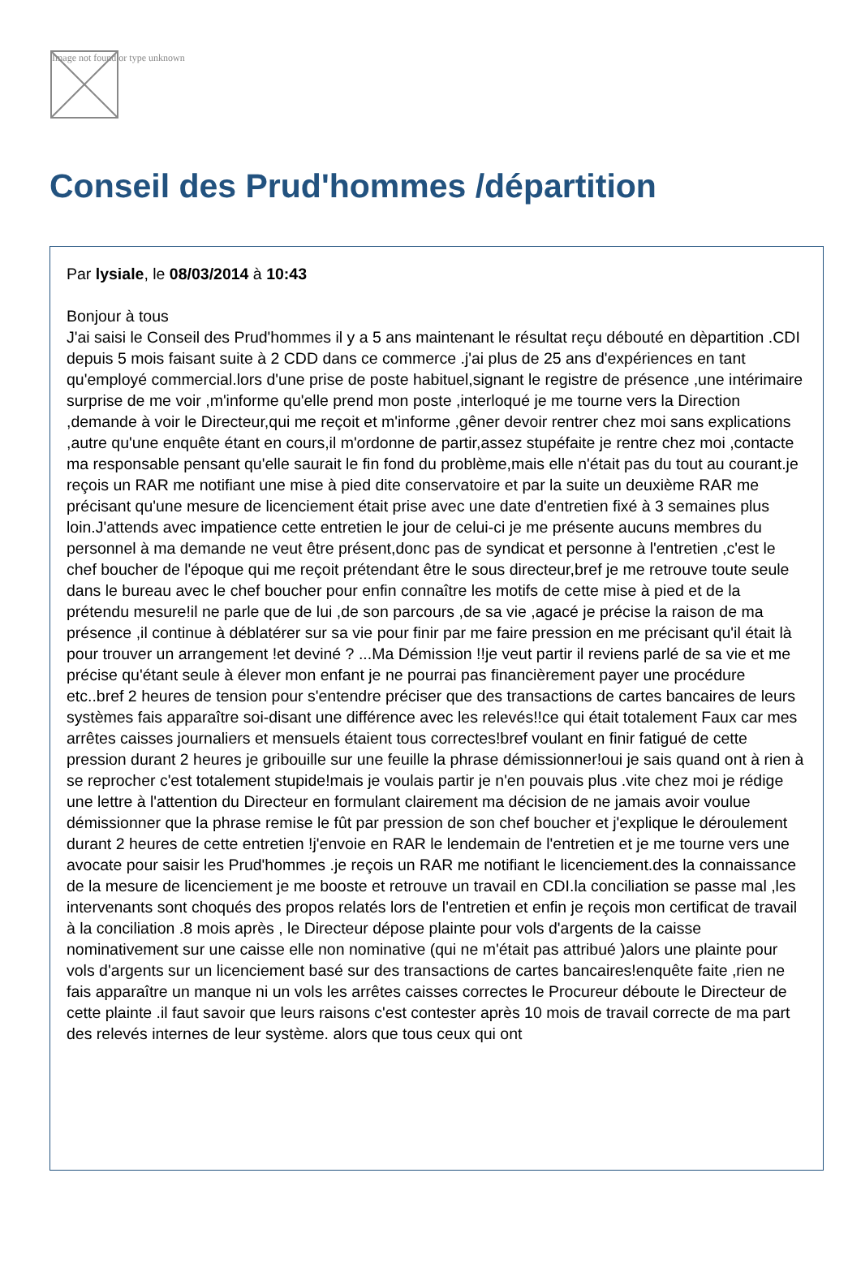Image not found or type unknown
Conseil des Prud'hommes /départition
Par lysiale, le 08/03/2014 à 10:43
Bonjour à tous
J'ai saisi le Conseil des Prud'hommes il y a 5 ans maintenant le résultat reçu débouté en dèpartition .CDI depuis 5 mois faisant suite à 2 CDD dans ce commerce .j'ai plus de 25 ans d'expériences en tant qu'employé commercial.lors d'une prise de poste habituel,signant le registre de présence ,une intérimaire surprise de me voir ,m'informe qu'elle prend mon poste ,interloqué je me tourne vers la Direction ,demande à voir le Directeur,qui me reçoit et m'informe ,gêner devoir rentrer chez moi sans explications ,autre qu'une enquête étant en cours,il m'ordonne de partir,assez stupéfaite je rentre chez moi ,contacte ma responsable pensant qu'elle saurait le fin fond du problème,mais elle n'était pas du tout au courant.je reçois un RAR me notifiant une mise à pied dite conservatoire et par la suite un deuxième RAR me précisant qu'une mesure de licenciement était prise avec une date d'entretien fixé à 3 semaines plus loin.J'attends avec impatience cette entretien le jour de celui-ci je me présente aucuns membres du personnel à ma demande ne veut être présent,donc pas de syndicat et personne à l'entretien ,c'est le chef boucher de l'époque qui me reçoit prétendant être le sous directeur,bref je me retrouve toute seule dans le bureau avec le chef boucher pour enfin connaître les motifs de cette mise à pied et de la prétendu mesure!il ne parle que de lui ,de son parcours ,de sa vie ,agacé je précise la raison de ma présence ,il continue à déblatérer sur sa vie pour finir par me faire pression en me précisant qu'il était là pour trouver un arrangement !et deviné ? ...Ma Démission !!je veut partir il reviens parlé de sa vie et me précise qu'étant seule à élever mon enfant je ne pourrai pas financièrement payer une procédure etc..bref 2 heures de tension pour s'entendre préciser que des transactions de cartes bancaires de leurs systèmes fais apparaître soi-disant une différence avec les relevés!!ce qui était totalement Faux car mes arrêtes caisses journaliers et mensuels étaient tous correctes!bref voulant en finir fatigué de cette pression durant 2 heures je gribouille sur une feuille la phrase démissionner!oui je sais quand ont à rien à se reprocher c'est totalement stupide!mais je voulais partir je n'en pouvais plus .vite chez moi je rédige une lettre à l'attention du Directeur en formulant clairement ma décision de ne jamais avoir voulue démissionner que la phrase remise le fût par pression de son chef boucher et j'explique le déroulement durant 2 heures de cette entretien !j'envoie en RAR le lendemain de l'entretien et je me tourne vers une avocate pour saisir les Prud'hommes .je reçois un RAR me notifiant le licenciement.des la connaissance de la mesure de licenciement je me booste et retrouve un travail en CDI.la conciliation se passe mal ,les intervenants sont choqués des propos relatés lors de l'entretien et enfin je reçois mon certificat de travail à la conciliation .8 mois après , le Directeur dépose plainte pour vols d'argents de la caisse nominativement sur une caisse elle non nominative (qui ne m'était pas attribué )alors une plainte pour vols d'argents sur un licenciement basé sur des transactions de cartes bancaires!enquête faite ,rien ne fais apparaître un manque ni un vols les arrêtes caisses correctes le Procureur déboute le Directeur de cette plainte .il faut savoir que leurs raisons c'est contester après 10 mois de travail correcte de ma part des relevés internes de leur système. alors que tous ceux qui ont